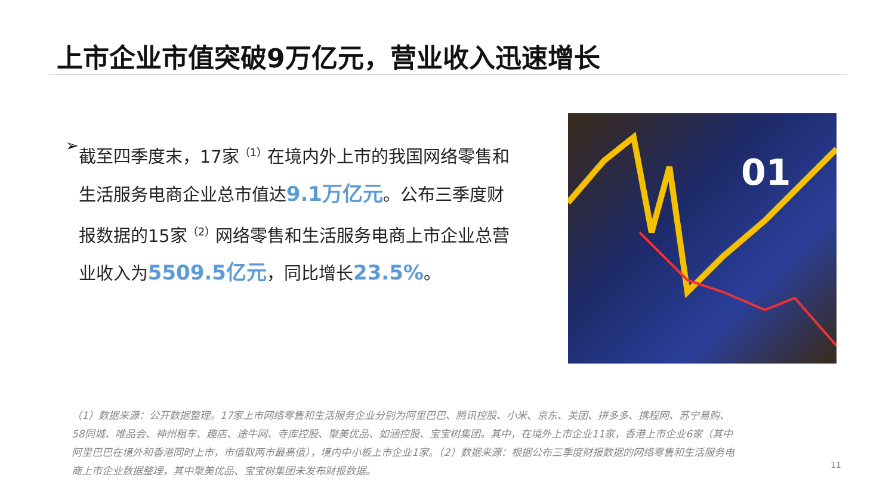上市企业市值突破9万亿元，营业收入迅速增长
➢
截至四季度末，17家<sup>（1）</sup>在境内外上市的我国网络零售和生活服务电商企业总市值达9.1万亿元。公布三季度财报数据的15家<sup>（2）</sup>网络零售和生活服务电商上市企业总营业收入为5509.5亿元，同比增长23.5%。
01
（1）数据来源：公开数据整理。17家上市网络零售和生活服务企业分别为阿里巴巴、腾讯控股、小米、京东、美团、拼多多、携程网、苏宁易购、58同城、唯品会、神州租车、趣店、途牛网、寺库控股、聚美优品、如涵控股、宝宝树集团。其中，在境外上市企业11家，香港上市企业6家（其中阿里巴巴在境外和香港同时上市，市值取两市最高值），境内中小板上市企业1家。（2）数据来源：根据公布三季度财报数据的网络零售和生活服务电商上市企业数据整理，其中聚美优品、宝宝树集团未发布财报数据。
11